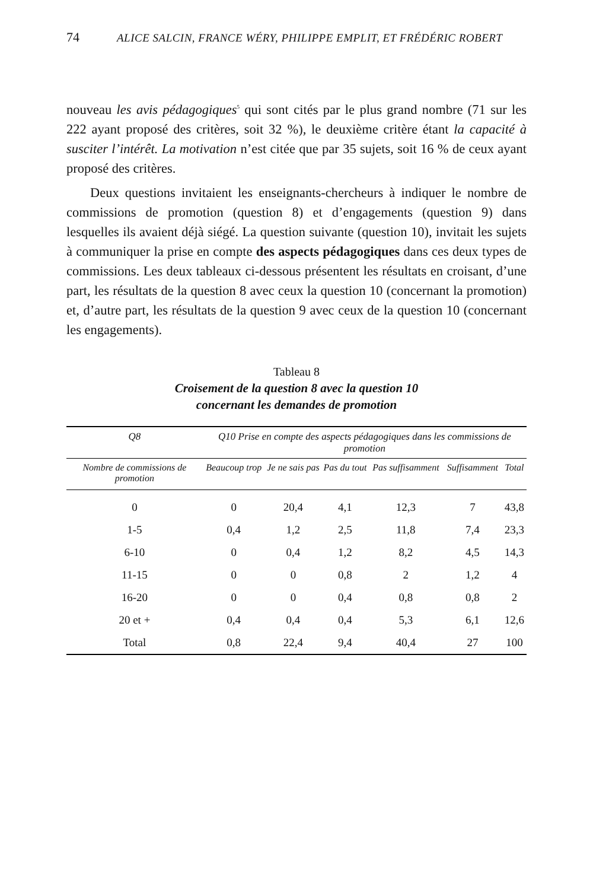74 ALICE SALCIN, FRANCE WÉRY, PHILIPPE EMPLIT, ET FRÉDÉRIC ROBERT
nouveau les avis pédagogiques<sup>5</sup> qui sont cités par le plus grand nombre (71 sur les 222 ayant proposé des critères, soit 32 %), le deuxième critère étant la capacité à susciter l’intérêt. La motivation n’est citée que par 35 sujets, soit 16 % de ceux ayant proposé des critères.
Deux questions invitaient les enseignants-chercheurs à indiquer le nombre de commissions de promotion (question 8) et d’engagements (question 9) dans lesquelles ils avaient déjà siégé. La question suivante (question 10), invitait les sujets à communiquer la prise en compte des aspects pédagogiques dans ces deux types de commissions. Les deux tableaux ci-dessous présentent les résultats en croisant, d’une part, les résultats de la question 8 avec ceux la question 10 (concernant la promotion) et, d’autre part, les résultats de la question 9 avec ceux de la question 10 (concernant les engagements).
Tableau 8
Croisement de la question 8 avec la question 10
concernant les demandes de promotion
| Q8 | Q10 Prise en compte des aspects pédagogiques dans les commissions de promotion | | | | | |
| --- | --- | --- | --- | --- | --- | --- |
| Nombre de commissions de promotion | Beaucoup trop | Je ne sais pas | Pas du tout | Pas suffisamment | Suffisamment | Total |
| 0 | 0 | 20,4 | 4,1 | 12,3 | 7 | 43,8 |
| 1-5 | 0,4 | 1,2 | 2,5 | 11,8 | 7,4 | 23,3 |
| 6-10 | 0 | 0,4 | 1,2 | 8,2 | 4,5 | 14,3 |
| 11-15 | 0 | 0 | 0,8 | 2 | 1,2 | 4 |
| 16-20 | 0 | 0 | 0,4 | 0,8 | 0,8 | 2 |
| 20 et + | 0,4 | 0,4 | 0,4 | 5,3 | 6,1 | 12,6 |
| Total | 0,8 | 22,4 | 9,4 | 40,4 | 27 | 100 |